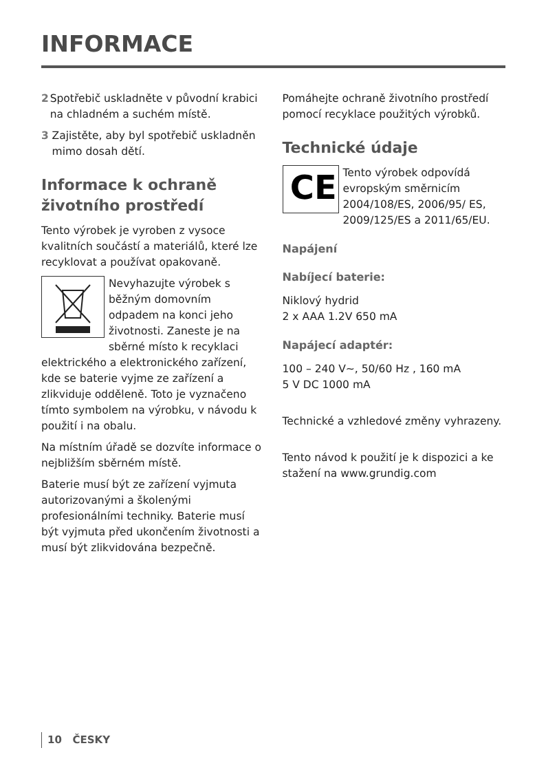INFORMACE
2 Spotřebič uskladněte v původní krabici na chladném a suchém místě.
3 Zajistěte, aby byl spotřebič uskladněn mimo dosah dětí.
Informace k ochraně životního prostředí
Tento výrobek je vyroben z vysoce kvalitních součástí a materiálů, které lze recyklovat a používat opakovaně.
Nevyhazujte výrobek s běžným domovním odpadem na konci jeho životnosti. Zaneste je na sběrné místo k recyklaci elektrického a elektronického zařízení, kde se baterie vyjme ze zařízení a zlikviduje odděleně. Toto je vyznačeno tímto symbolem na výrobku, v návodu k použití i na obalu.
Na místním úřadě se dozvíte informace o nejbližším sběrném místě.
Baterie musí být ze zařízení vyjmuta autorizovanými a školenými profesionálními techniky. Baterie musí být vyjmuta před ukončením životnosti a musí být zlikvidována bezpečně.
Pomáhejte ochraně životního prostředí pomocí recyklace použitých výrobků.
Technické údaje
CE
Tento výrobek odpovídá evropským směrnicím 2004/108/ES, 2006/95/ ES, 2009/125/ES a 2011/65/EU.
Napájení
Nabíjecí baterie:
Niklový hydrid
2 x AAA 1.2V 650 mA
Napájecí adaptér:
100 – 240 V~, 50/60 Hz , 160 mA
5 V DC 1000 mA
Technické a vzhledové změny vyhrazeny.
Tento návod k použití je k dispozici a ke stažení na www.grundig.com
10 ČESKY